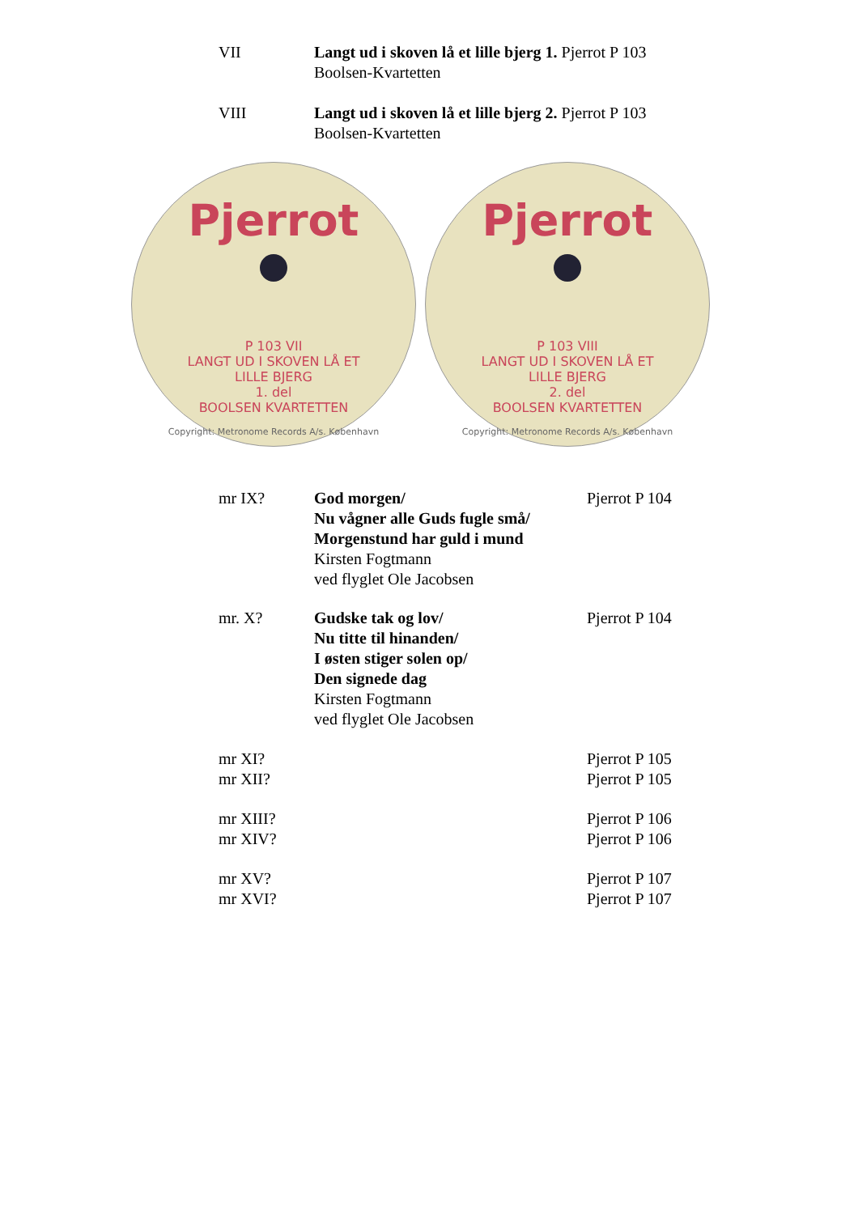VII Langt ud i skoven lå et lille bjerg 1. Pjerrot P 103
Boolsen-Kvartetten
VIII Langt ud i skoven lå et lille bjerg 2. Pjerrot P 103
Boolsen-Kvartetten
Pjerrot
P 103 VII
LANGT UD I SKOVEN LÅ ET
LILLE BJERG
1. del
BOOLSEN KVARTETTEN
Copyright: Metronome Records A/s. København
Pjerrot
P 103 VIII
LANGT UD I SKOVEN LÅ ET
LILLE BJERG
2. del
BOOLSEN KVARTETTEN
Copyright: Metronome Records A/s. København
mr IX? God morgen/
Nu vågner alle Guds fugle små/
Morgenstund har guld i mund
Kirsten Fogtmann
ved flyglet Ole Jacobsen
Pjerrot P 104
mr. X? Gudske tak og lov/
Nu titte til hinanden/
I østen stiger solen op/
Den signede dag
Kirsten Fogtmann
ved flyglet Ole Jacobsen
Pjerrot P 104
mr XI?
mr XII?
Pjerrot P 105
Pjerrot P 105
mr XIII?
mr XIV?
Pjerrot P 106
Pjerrot P 106
mr XV?
mr XVI?
Pjerrot P 107
Pjerrot P 107